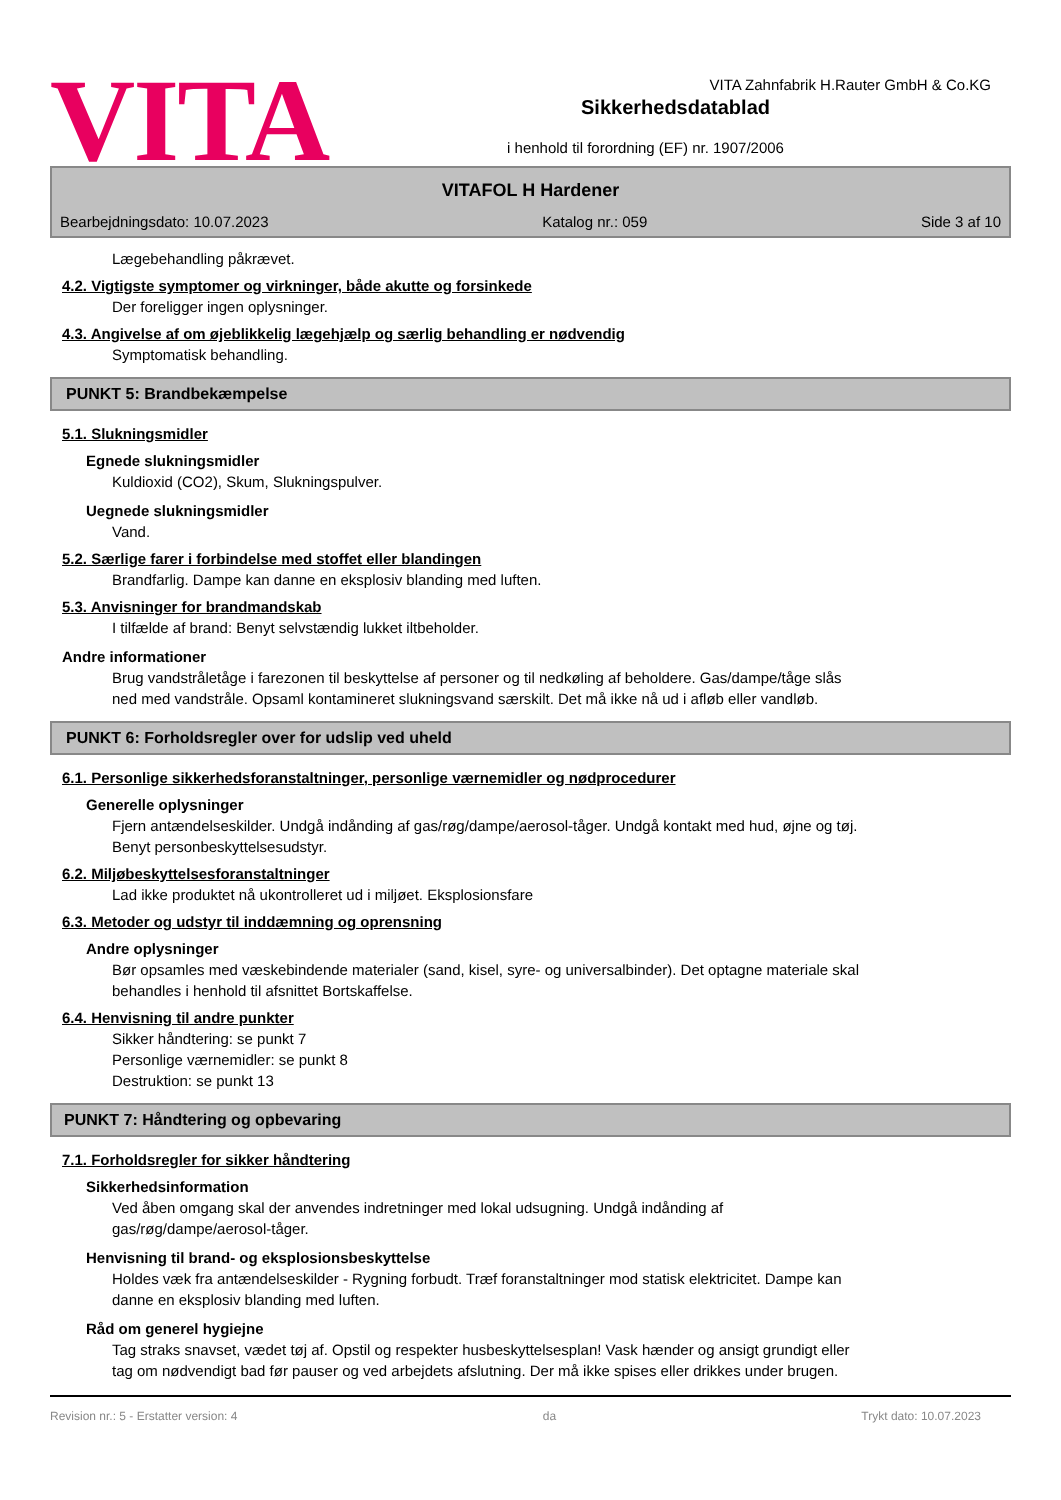VITA
Sikkerhedsdatablad
i henhold til forordning (EF) nr. 1907/2006
VITA Zahnfabrik H.Rauter GmbH & Co.KG
VITAFOL H Hardener
Bearbejdningsdato: 10.07.2023 Katalog nr.: 059 Side 3 af 10
Lægebehandling påkrævet.
4.2. Vigtigste symptomer og virkninger, både akutte og forsinkede
Der foreligger ingen oplysninger.
4.3. Angivelse af om øjeblikkelig lægehjælp og særlig behandling er nødvendig
Symptomatisk behandling.
PUNKT 5: Brandbekæmpelse
5.1. Slukningsmidler
Egnede slukningsmidler
Kuldioxid (CO2), Skum, Slukningspulver.
Uegnede slukningsmidler
Vand.
5.2. Særlige farer i forbindelse med stoffet eller blandingen
Brandfarlig. Dampe kan danne en eksplosiv blanding med luften.
5.3. Anvisninger for brandmandskab
I tilfælde af brand: Benyt selvstændig lukket iltbeholder.
Andre informationer
Brug vandstråletåge i farezonen til beskyttelse af personer og til nedkøling af beholdere. Gas/dampe/tåge slås
ned med vandstråle. Opsaml kontamineret slukningsvand særskilt. Det må ikke nå ud i afløb eller vandløb.
PUNKT 6: Forholdsregler over for udslip ved uheld
6.1. Personlige sikkerhedsforanstaltninger, personlige værnemidler og nødprocedurer
Generelle oplysninger
Fjern antændelseskilder. Undgå indånding af gas/røg/dampe/aerosol-tåger. Undgå kontakt med hud, øjne og tøj.
Benyt personbeskyttelsesudstyr.
6.2. Miljøbeskyttelsesforanstaltninger
Lad ikke produktet nå ukontrolleret ud i miljøet. Eksplosionsfare
6.3. Metoder og udstyr til inddæmning og oprensning
Andre oplysninger
Bør opsamles med væskebindende materialer (sand, kisel, syre- og universalbinder). Det optagne materiale skal
behandles i henhold til afsnittet Bortskaffelse.
6.4. Henvisning til andre punkter
Sikker håndtering: se punkt 7
Personlige værnemidler: se punkt 8
Destruktion: se punkt 13
PUNKT 7: Håndtering og opbevaring
7.1. Forholdsregler for sikker håndtering
Sikkerhedsinformation
Ved åben omgang skal der anvendes indretninger med lokal udsugning. Undgå indånding af
gas/røg/dampe/aerosol-tåger.
Henvisning til brand- og eksplosionsbeskyttelse
Holdes væk fra antændelseskilder - Rygning forbudt. Træf foranstaltninger mod statisk elektricitet. Dampe kan
danne en eksplosiv blanding med luften.
Råd om generel hygiejne
Tag straks snavset, vædet tøj af. Opstil og respekter husbeskyttelsesplan! Vask hænder og ansigt grundigt eller
tag om nødvendigt bad før pauser og ved arbejdets afslutning. Der må ikke spises eller drikkes under brugen.
Revision nr.: 5 - Erstatter version: 4 da Trykt dato: 10.07.2023